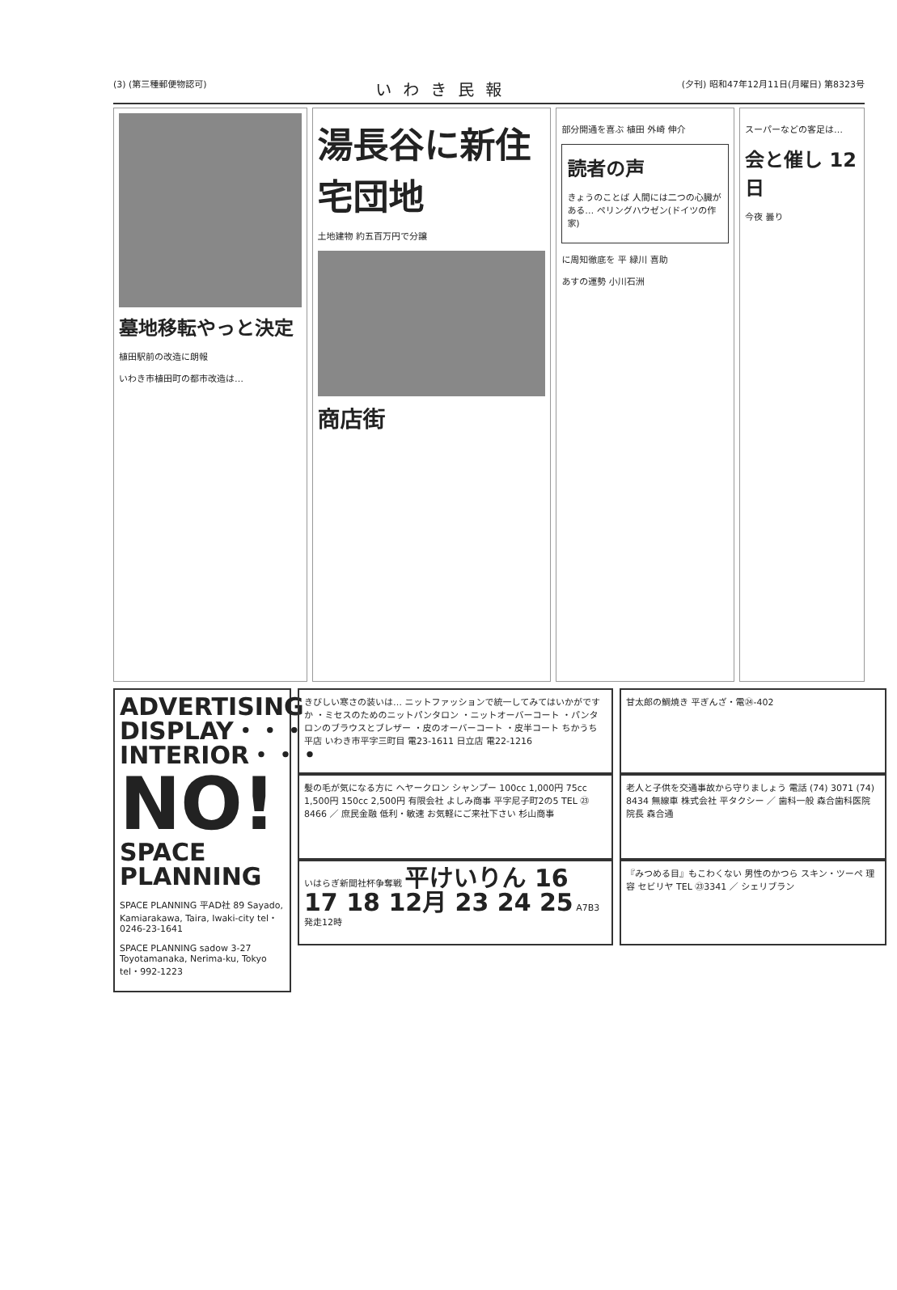(3) (第三種郵便物認可) いわき民報 (夕刊) 昭和47年12月11日(月曜日) 第8323号
墓地移転やっと決定
植田駅前の改造に朗報
いわき市植田町の都市改造は…
湯長谷に新住宅団地
土地建物 約五百万円で分譲
商店街
部分開通を喜ぶ 植田 外崎 伸介
読者の声
きょうのことば 人間には二つの心臓がある… ペリングハウゼン(ドイツの作家)
に周知徹底を 平 緑川 喜助
あすの運勢 小川石洲
スーパーなどの客足は…
会と催し 12日
今夜 曇り
ADVERTISING
DISPLAY・・・
INTERIOR・・・
NO!
SPACE
PLANNING
SPACE PLANNING 平AD社 89 Sayado, Kamiarakawa, Taira, Iwaki-city tel・0246-23-1641
SPACE PLANNING sadow 3-27 Toyotamanaka, Nerima-ku, Tokyo tel・992-1223
きびしい寒さの装いは… ニットファッションで統一してみてはいかがですか ・ミセスのためのニットパンタロン ・ニットオーバーコート ・パンタロンのブラウスとブレザー ・皮のオーバーコート ・皮半コート ちかうち 平店 いわき市平字三町目 電23-1611 日立店 電22-1216
髪の毛が気になる方に ヘヤークロン シャンプー 100cc 1,000円 75cc 1,500円 150cc 2,500円 有限会社 よしみ商事 平字尼子町2の5 TEL ㉓8466 ／ 庶民金融 低利・敏速 お気軽にご来社下さい 杉山商事
いはらぎ新聞社杯争奪戦 平けいりん 16 17 18 12月 23 24 25 A7B3 発走12時
甘太郎の鯛焼き 平ぎんざ・電㉔-402
老人と子供を交通事故から守りましょう 電話 (74) 3071 (74) 8434 無線車 株式会社 平タクシー ／ 歯科一般 森合歯科医院 院長 森合通
『みつめる目』もこわくない 男性のかつら スキン・ツーペ 理容 セビリヤ TEL ㉓3341 ／ シェリブラン